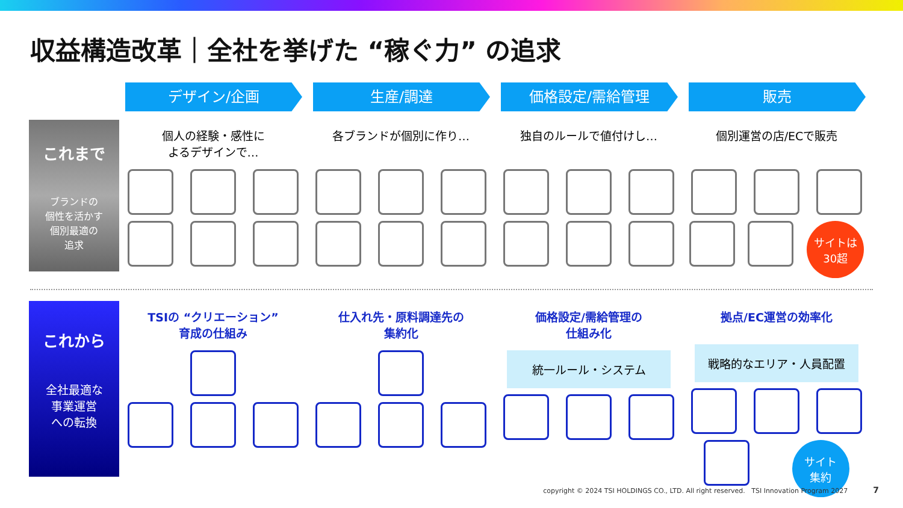収益構造改革｜全社を挙げた “稼ぐ力” の追求
デザイン/企画 生産/調達 価格設定/需給管理 販売
これまで
ブランドの
個性を活かす
個別最適の
追求
個人の経験・感性に
よるデザインで…
各ブランドが個別に作り… 独自のルールで値付けし… 個別運営の店/ECで販売
サイトは
30超
これから
全社最適な
事業運営
への転換
TSIの “クリエーション”
育成の仕組み
仕入れ先・原料調達先の
集約化
価格設定/需給管理の
仕組み化
統一ルール・システム
拠点/EC運営の効率化
戦略的なエリア・人員配置
サイト
集約
copyright © 2024 TSI HOLDINGS CO., LTD. All right reserved. TSI Innovation Program 2027 7